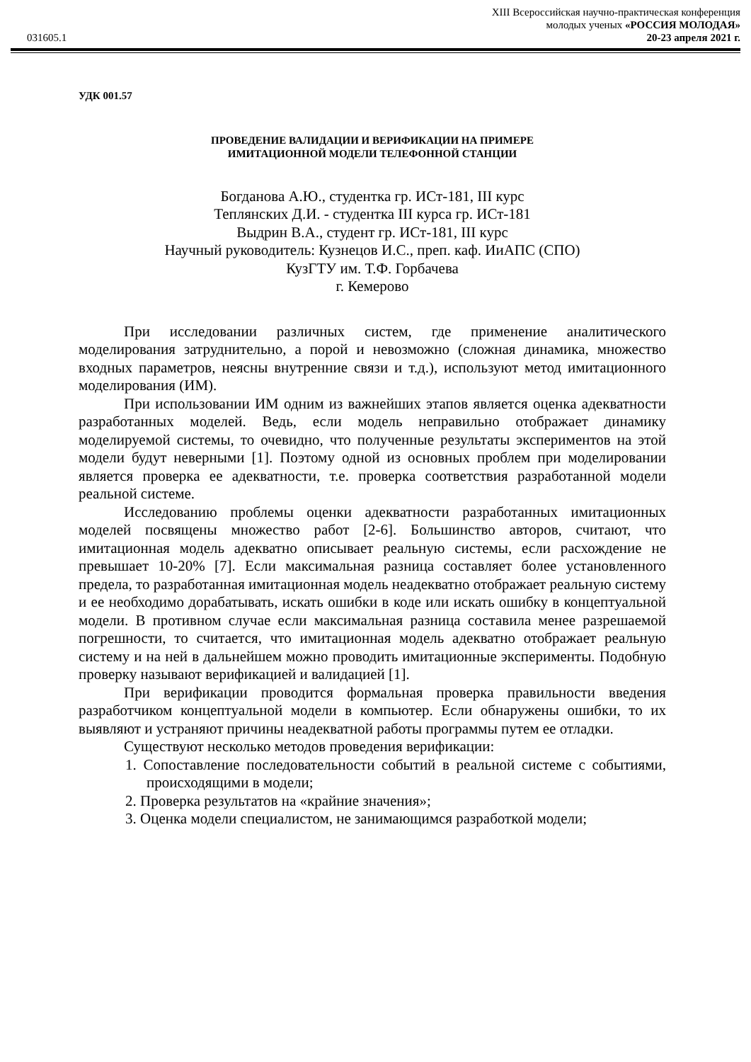XIII Всероссийская научно-практическая конференция
молодых ученых «РОССИЯ МОЛОДАЯ»
031605.1 20-23 апреля 2021 г.
УДК 001.57
ПРОВЕДЕНИЕ ВАЛИДАЦИИ И ВЕРИФИКАЦИИ НА ПРИМЕРЕ
ИМИТАЦИОННОЙ МОДЕЛИ ТЕЛЕФОННОЙ СТАНЦИИ
Богданова А.Ю., студентка гр. ИСт-181, III курс
Теплянских Д.И. - студентка III курса гр. ИСт-181
Выдрин В.А., студент гр. ИСт-181, III курс
Научный руководитель: Кузнецов И.С., преп. каф. ИиАПС (СПО)
КузГТУ им. Т.Ф. Горбачева
г. Кемерово
При исследовании различных систем, где применение аналитического моделирования затруднительно, а порой и невозможно (сложная динамика, множество входных параметров, неясны внутренние связи и т.д.), используют метод имитационного моделирования (ИМ).
При использовании ИМ одним из важнейших этапов является оценка адекватности разработанных моделей. Ведь, если модель неправильно отображает динамику моделируемой системы, то очевидно, что полученные результаты экспериментов на этой модели будут неверными [1]. Поэтому одной из основных проблем при моделировании является проверка ее адекватности, т.е. проверка соответствия разработанной модели реальной системе.
Исследованию проблемы оценки адекватности разработанных имитационных моделей посвящены множество работ [2-6]. Большинство авторов, считают, что имитационная модель адекватно описывает реальную системы, если расхождение не превышает 10-20% [7]. Если максимальная разница составляет более установленного предела, то разработанная имитационная модель неадекватно отображает реальную систему и ее необходимо дорабатывать, искать ошибки в коде или искать ошибку в концептуальной модели. В противном случае если максимальная разница составила менее разрешаемой погрешности, то считается, что имитационная модель адекватно отображает реальную систему и на ней в дальнейшем можно проводить имитационные эксперименты. Подобную проверку называют верификацией и валидацией [1].
При верификации проводится формальная проверка правильности введения разработчиком концептуальной модели в компьютер. Если обнаружены ошибки, то их выявляют и устраняют причины неадекватной работы программы путем ее отладки.
Существуют несколько методов проведения верификации:
1. Сопоставление последовательности событий в реальной системе с событиями, происходящими в модели;
2. Проверка результатов на «крайние значения»;
3. Оценка модели специалистом, не занимающимся разработкой модели;